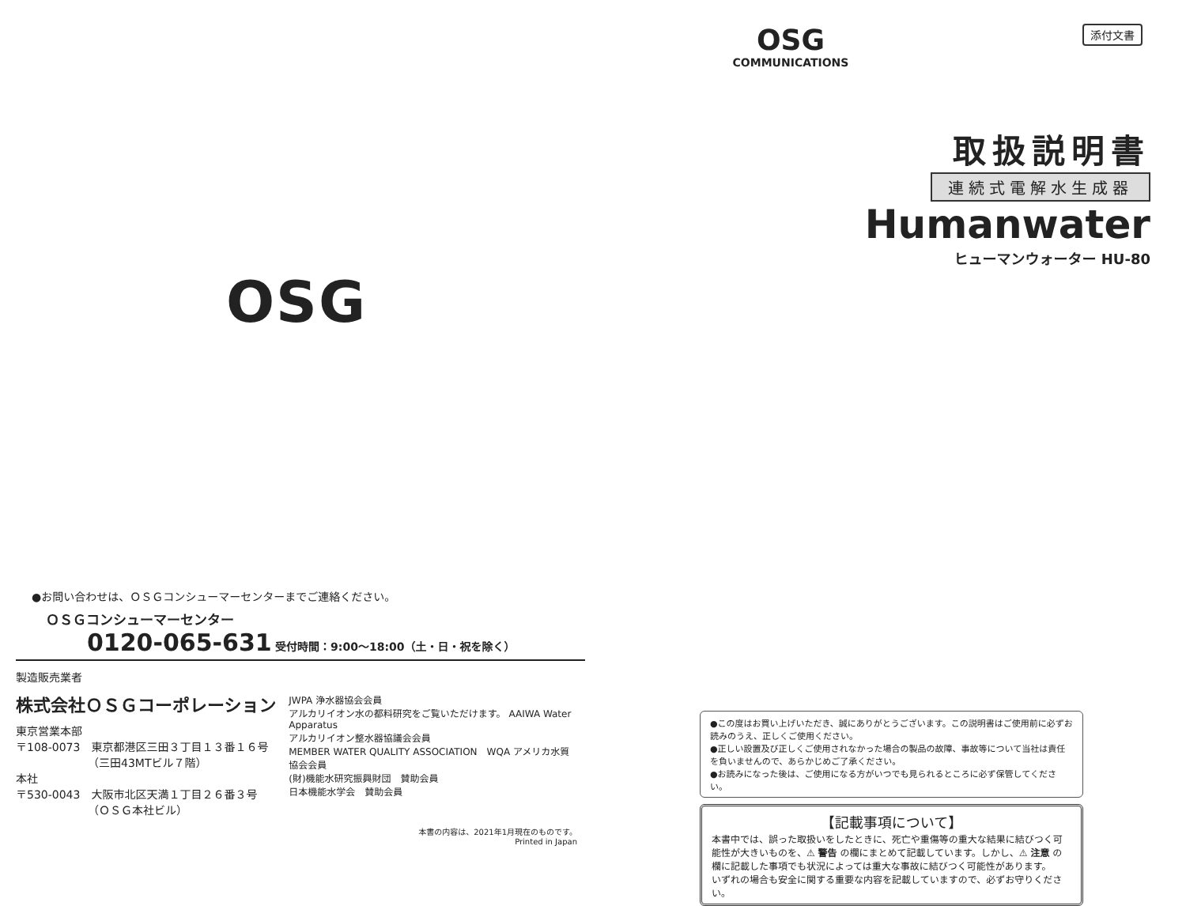OSG
●お問い合わせは、ＯＳＧコンシューマーセンターまでご連絡ください。
ＯＳＧコンシューマーセンター
0120-065-631 受付時間：9:00〜18:00（土・日・祝を除く）
製造販売業者
株式会社ＯＳＧコーポレーション
東京営業本部
〒108-0073　東京都港区三田３丁目１３番１６号
　　　　　　　（三田43MTビル７階）
本社
〒530-0043　大阪市北区天満１丁目２６番３号
　　　　　　　（ＯＳＧ本社ビル）
JWPA 浄水器協会会員
アルカリイオン水の都料研究をご覧いただけます。 AAIWA Water Apparatus
アルカリイオン整水器協議会会員
MEMBER WATER QUALITY ASSOCIATION　WQA アメリカ水質協会会員
(財)機能水研究振興財団　賛助会員
日本機能水学会　賛助会員
本書の内容は、2021年1月現在のものです。
Printed in Japan
添付文書
OSG
COMMUNICATIONS
取扱説明書
連続式電解水生成器
Humanwater
ヒューマンウォーター HU-80
●この度はお買い上げいただき、誠にありがとうございます。この説明書はご使用前に必ずお読みのうえ、正しくご使用ください。
●正しい設置及び正しくご使用されなかった場合の製品の故障、事故等について当社は責任を負いませんので、あらかじめご了承ください。
●お読みになった後は、ご使用になる方がいつでも見られるところに必ず保管してください。
【記載事項について】
本書中では、誤った取扱いをしたときに、死亡や重傷等の重大な結果に結びつく可能性が大きいものを、⚠ 警告 の欄にまとめて記載しています。しかし、⚠ 注意 の欄に記載した事項でも状況によっては重大な事故に結びつく可能性があります。
いずれの場合も安全に関する重要な内容を記載していますので、必ずお守りください。